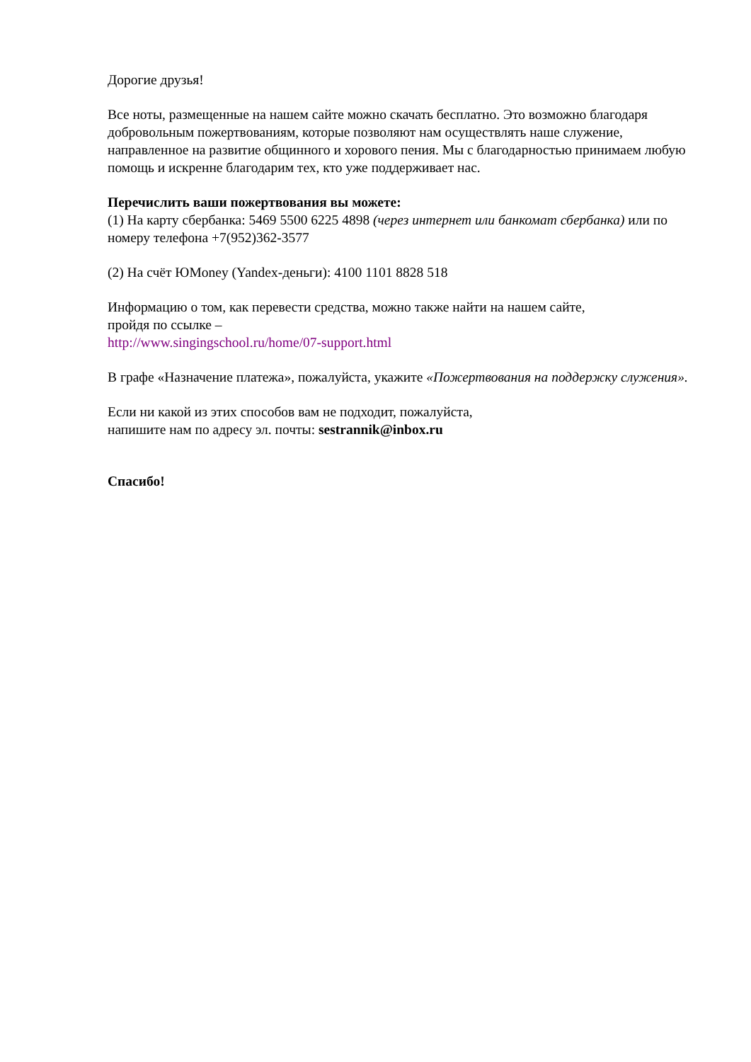Дорогие друзья!
Все ноты, размещенные на нашем сайте можно скачать бесплатно. Это возможно благодаря добровольным пожертвованиям, которые позволяют нам осуществлять наше служение, направленное на развитие общинного и хорового пения. Мы с благодарностью принимаем любую помощь и искренне благодарим тех, кто уже поддерживает нас.
Перечислить ваши пожертвования вы можете:
(1) На карту сбербанка: 5469 5500 6225 4898 (через интернет или банкомат сбербанка) или по номеру телефона +7(952)362-3577
(2) На счёт ЮMoney (Yandex-деньги): 4100 1101 8828 518
Информацию о том, как перевести средства, можно также найти на нашем сайте,
пройдя по ссылке –
http://www.singingschool.ru/home/07-support.html
В графе «Назначение платежа», пожалуйста, укажите «Пожертвования на поддержку служения».
Если ни какой из этих способов вам не подходит, пожалуйста,
напишите нам по адресу эл. почты: sestrannik@inbox.ru
Спасибо!